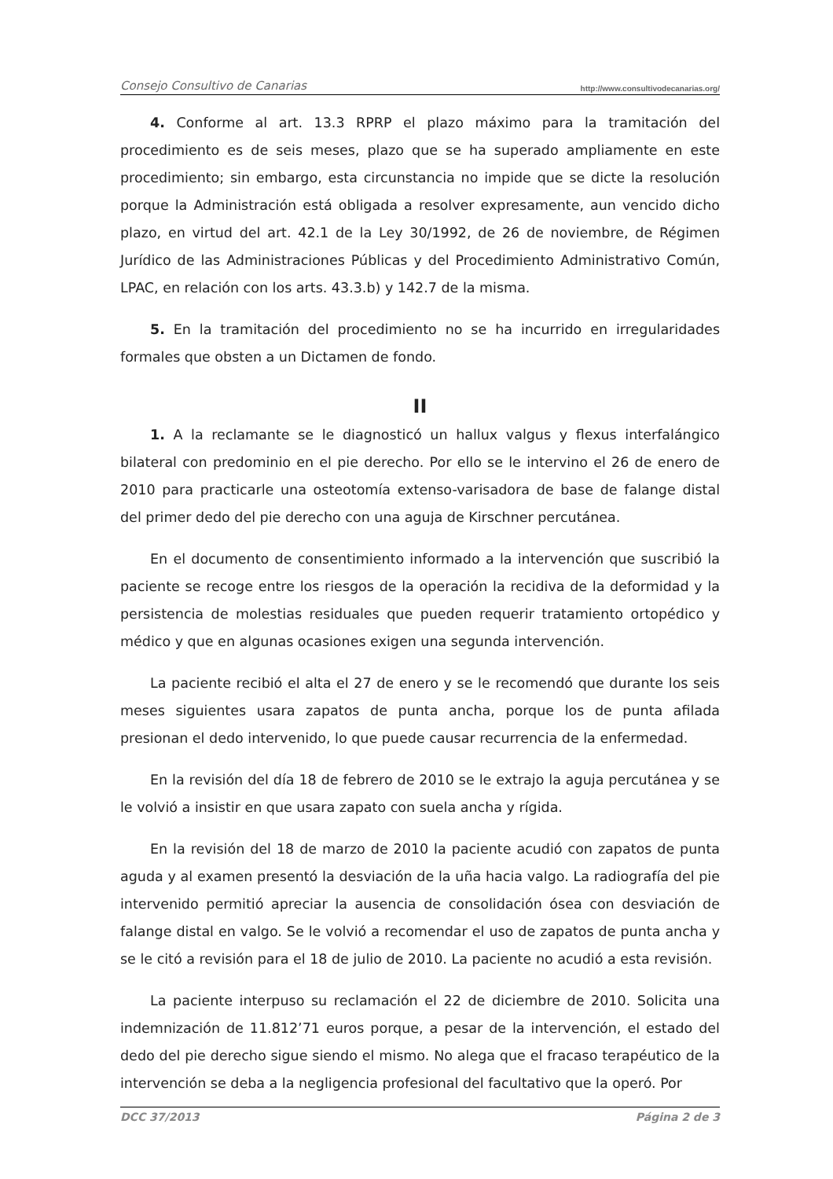Consejo Consultivo de Canarias http://www.consultivodecanarias.org/
4. Conforme al art. 13.3 RPRP el plazo máximo para la tramitación del procedimiento es de seis meses, plazo que se ha superado ampliamente en este procedimiento; sin embargo, esta circunstancia no impide que se dicte la resolución porque la Administración está obligada a resolver expresamente, aun vencido dicho plazo, en virtud del art. 42.1 de la Ley 30/1992, de 26 de noviembre, de Régimen Jurídico de las Administraciones Públicas y del Procedimiento Administrativo Común, LPAC, en relación con los arts. 43.3.b) y 142.7 de la misma.
5. En la tramitación del procedimiento no se ha incurrido en irregularidades formales que obsten a un Dictamen de fondo.
II
1. A la reclamante se le diagnosticó un hallux valgus y flexus interfalángico bilateral con predominio en el pie derecho. Por ello se le intervino el 26 de enero de 2010 para practicarle una osteotomía extenso-varisadora de base de falange distal del primer dedo del pie derecho con una aguja de Kirschner percutánea.
En el documento de consentimiento informado a la intervención que suscribió la paciente se recoge entre los riesgos de la operación la recidiva de la deformidad y la persistencia de molestias residuales que pueden requerir tratamiento ortopédico y médico y que en algunas ocasiones exigen una segunda intervención.
La paciente recibió el alta el 27 de enero y se le recomendó que durante los seis meses siguientes usara zapatos de punta ancha, porque los de punta afilada presionan el dedo intervenido, lo que puede causar recurrencia de la enfermedad.
En la revisión del día 18 de febrero de 2010 se le extrajo la aguja percutánea y se le volvió a insistir en que usara zapato con suela ancha y rígida.
En la revisión del 18 de marzo de 2010 la paciente acudió con zapatos de punta aguda y al examen presentó la desviación de la uña hacia valgo. La radiografía del pie intervenido permitió apreciar la ausencia de consolidación ósea con desviación de falange distal en valgo. Se le volvió a recomendar el uso de zapatos de punta ancha y se le citó a revisión para el 18 de julio de 2010. La paciente no acudió a esta revisión.
La paciente interpuso su reclamación el 22 de diciembre de 2010. Solicita una indemnización de 11.812’71 euros porque, a pesar de la intervención, el estado del dedo del pie derecho sigue siendo el mismo. No alega que el fracaso terapéutico de la intervención se deba a la negligencia profesional del facultativo que la operó. Por
DCC 37/2013 Página 2 de 3